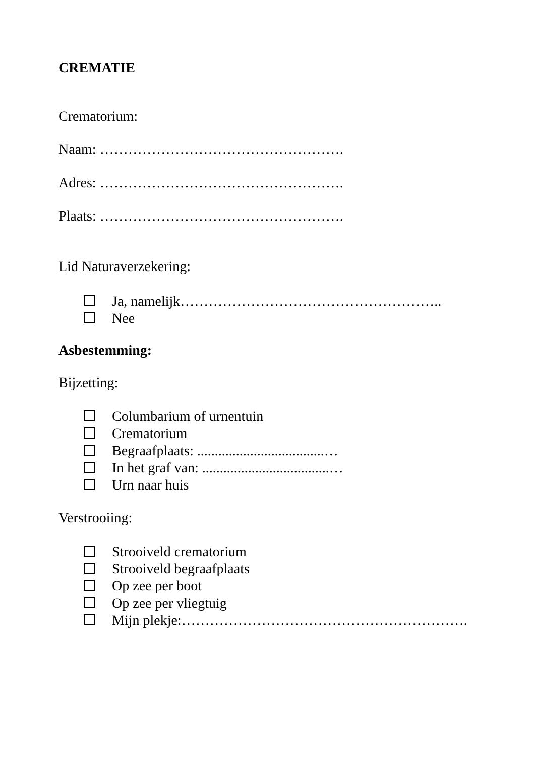CREMATIE
Crematorium:
Naam: …………………………………………….
Adres: …………………………………………….
Plaats: …………………………………………….
Lid Naturaverzekering:
Ja, namelijk………………………………………………..
Nee
Asbestemming:
Bijzetting:
Columbarium of urnentuin
Crematorium
Begraafplaats: ....................................…
In het graf van: ....................................…
Urn naar huis
Verstrooiing:
Strooiveld crematorium
Strooiveld begraafplaats
Op zee per boot
Op zee per vliegtuig
Mijn plekje:…………………………………………………….